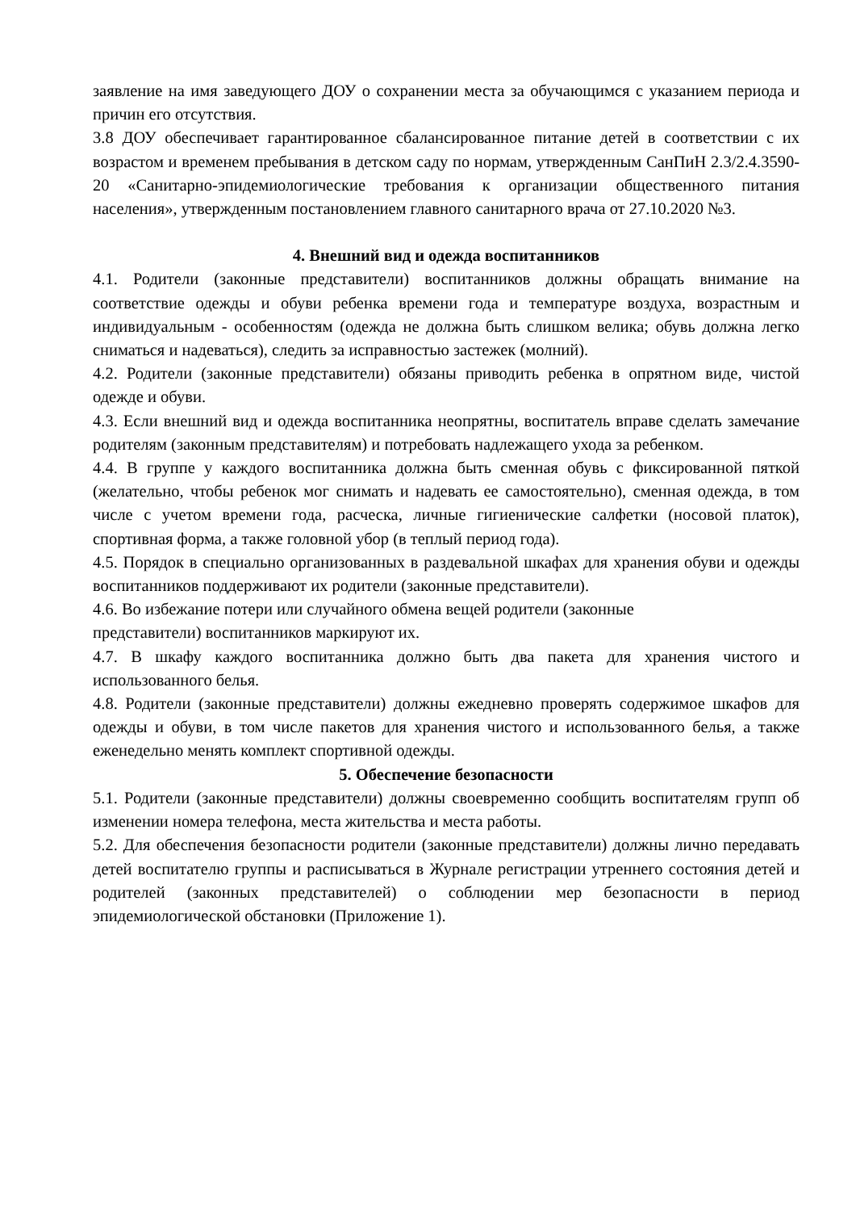заявление на имя заведующего ДОУ о сохранении места за обучающимся с указанием периода и причин его отсутствия.
3.8 ДОУ обеспечивает гарантированное сбалансированное питание детей в соответствии с их возрастом и временем пребывания в детском саду по нормам, утвержденным СанПиН 2.3/2.4.3590-20 «Санитарно-эпидемиологические требования к организации общественного питания населения», утвержденным постановлением главного санитарного врача от 27.10.2020 №3.
4. Внешний вид и одежда воспитанников
4.1. Родители (законные представители) воспитанников должны обращать внимание на соответствие одежды и обуви ребенка времени года и температуре воздуха, возрастным и индивидуальным - особенностям (одежда не должна быть слишком велика; обувь должна легко сниматься и надеваться), следить за исправностью застежек (молний).
4.2. Родители (законные представители) обязаны приводить ребенка в опрятном виде, чистой одежде и обуви.
4.3. Если внешний вид и одежда воспитанника неопрятны, воспитатель вправе сделать замечание родителям (законным представителям) и потребовать надлежащего ухода за ребенком.
4.4. В группе у каждого воспитанника должна быть сменная обувь с фиксированной пяткой (желательно, чтобы ребенок мог снимать и надевать ее самостоятельно), сменная одежда, в том числе с учетом времени года, расческа, личные гигиенические салфетки (носовой платок), спортивная форма, а также головной убор (в теплый период года).
4.5. Порядок в специально организованных в раздевальной шкафах для хранения обуви и одежды воспитанников поддерживают их родители (законные представители).
4.6. Во избежание потери или случайного обмена вещей родители (законные
представители) воспитанников маркируют их.
4.7. В шкафу каждого воспитанника должно быть два пакета для хранения чистого и использованного белья.
4.8. Родители (законные представители) должны ежедневно проверять содержимое шкафов для одежды и обуви, в том числе пакетов для хранения чистого и использованного белья, а также еженедельно менять комплект спортивной одежды.
5. Обеспечение безопасности
5.1. Родители (законные представители) должны своевременно сообщить воспитателям групп об изменении номера телефона, места жительства и места работы.
5.2. Для обеспечения безопасности родители (законные представители) должны лично передавать детей воспитателю группы и расписываться в Журнале регистрации утреннего состояния детей и родителей (законных представителей) о соблюдении мер безопасности в период эпидемиологической обстановки (Приложение 1).